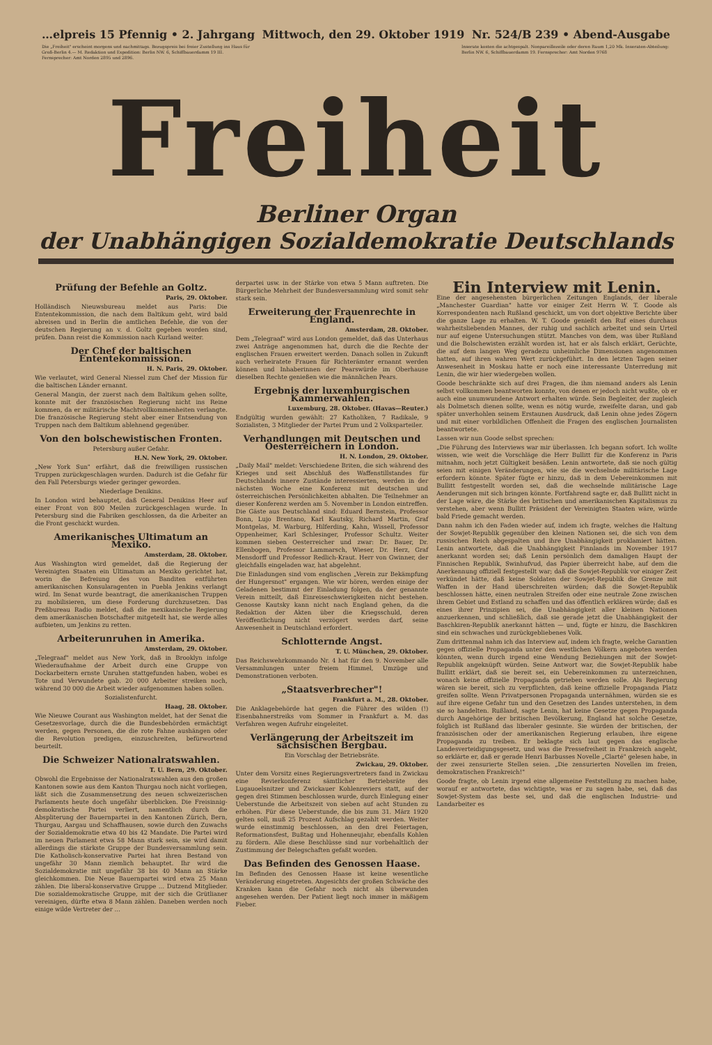…elpreis 15 Pfennig • 2. Jahrgang Mittwoch, den 29. Oktober 1919 Nr. 524/B 239 • Abend-Ausgabe
Die „Freiheit" erscheint morgens und nachmittags. Bezugspreis bei freier Zustellung ins Haus für Groß-Berlin 4.— M. Redaktion und Expedition: Berlin NW. 6, Schiffbauerdamm 19 III. Fernsprecher: Amt Norden 2895 und 2896.
Inserate kosten die achtgespalt. Nonpareillezeile oder deren Raum 1,20 Mk. Inseraten-Abteilung: Berlin NW. 6, Schiffbauerdamm 19. Fernsprecher: Amt Norden 9768
Freiheit
Berliner Organ
der Unabhängigen Sozialdemokratie Deutschlands
Prüfung der Befehle an Goltz.
Paris, 29. Oktober.
Holländisch Nieuwsbureau meldet aus Paris: Die Ententekommission, die nach dem Baltikum geht, wird bald abreisen und in Berlin die amtlichen Befehle, die von der deutschen Regierung an v. d. Goltz gegeben worden sind, prüfen. Dann reist die Kommission nach Kurland weiter.
Der Chef der baltischen Ententekommission.
H. N. Paris, 29. Oktober.
Wie verlautet, wird General Niessel zum Chef der Mission für die baltischen Länder ernannt.
General Mangin, der zuerst nach dem Baltikum gehen sollte, konnte mit der französischen Regierung nicht ins Reine kommen, da er militärische Machtvollkommenheiten verlangte. Die französische Regierung steht aber einer Entsendung von Truppen nach dem Baltikum ablehnend gegenüber.
Von den bolschewistischen Fronten.
Petersburg außer Gefahr.
H.N. New York, 29. Oktober.
„New York Sun" erfährt, daß die freiwilligen russischen Truppen zurückgeschlagen wurden. Dadurch ist die Gefahr für den Fall Petersburgs wieder geringer geworden.
Niederlage Denikins.
In London wird behauptet, daß General Denikins Heer auf einer Front von 800 Meilen zurückgeschlagen wurde. In Petersburg sind die Fabriken geschlossen, da die Arbeiter an die Front geschickt wurden.
Amerikanisches Ultimatum an Mexiko.
Amsterdam, 28. Oktober.
Aus Washington wird gemeldet, daß die Regierung der Vereinigten Staaten ein Ultimatum an Mexiko gerichtet hat, worin die Befreiung des von Banditen entführten amerikanischen Konsularagenten in Puebla Jenkins verlangt wird. Im Senat wurde beantragt, die amerikanischen Truppen zu mobilisieren, um diese Forderung durchzusetzen. Das Preßbureau Radio meldet, daß die mexikanische Regierung dem amerikanischen Botschafter mitgeteilt hat, sie werde alles aufbieten, um Jenkins zu retten.
Arbeiterunruhen in Amerika.
Amsterdam, 29. Oktober.
„Telegraaf" meldet aus New York, daß in Brooklyn infolge Wiederaufnahme der Arbeit durch eine Gruppe von Dockarbeitern ernste Unruhen stattgefunden haben, wobei es Tote und Verwundete gab. 20 000 Arbeiter streiken noch, während 30 000 die Arbeit wieder aufgenommen haben sollen.
Sozialistenfurcht.
Haag, 28. Oktober.
Wie Nieuwe Courant aus Washington meldet, hat der Senat die Gesetzesvorlage, durch die die Bundesbehörden ermächtigt werden, gegen Personen, die die rote Fahne aushängen oder die Revolution predigen, einzuschreiten, befürwortend beurteilt.
Die Schweizer Nationalratswahlen.
T. U. Bern, 29. Oktober.
Obwohl die Ergebnisse der Nationalratswahlen aus den großen Kantonen sowie aus dem Kanton Thurgau noch nicht vorliegen, läßt sich die Zusammensetzung des neuen schweizerischen Parlaments heute doch ungefähr überblicken. Die Freisinnig-demokratische Partei verliert, namentlich durch die Abspliterung der Bauernpartei in den Kantonen Zürich, Bern, Thurgau, Aargau und Schaffhausen, sowie durch den Zuwachs der Sozialdemokratie etwa 40 bis 42 Mandate. Die Partei wird im neuen Parlament etwa 58 Mann stark sein, sie wird damit allerdings die stärkste Gruppe der Bundesversammlung sein. Die Katholisch-konservative Partei hat ihren Bestand von ungefähr 30 Mann ziemlich behauptet. Ihr wird die Sozialdemokratie mit ungefähr 38 bis 40 Mann an Stärke gleichkommen. Die Neue Bauernpartei wird etwa 25 Mann zählen. Die liberal-konservative Gruppe … Dutzend Mitglieder. Die sozialdemokratische Gruppe, mit der sich die Grütlianer vereinigen, dürfte etwa 8 Mann zählen. Daneben werden noch einige wilde Vertreter der …
derpartei usw. in der Stärke von etwa 5 Mann auftreten. Die Bürgerliche Mehrheit der Bundesversammlung wird somit sehr stark sein.
Erweiterung der Frauenrechte in England.
Amsterdam, 28. Oktober.
Dem „Telegraaf" wird aus London gemeldet, daß das Unterhaus zwei Anträge angenommen hat, durch die die Rechte der englischen Frauen erweitert werden. Danach sollen in Zukunft auch verheiratete Frauen für Richterämter ernannt werden können und Inhaberinnen der Pearswürde im Oberhause dieselben Rechte genießen wie die männlichen Pears.
Ergebnis der luxemburgischen Kammerwahlen.
Luxemburg, 28. Oktober. (Havas—Reuter.)
Endgültig wurden gewählt: 27 Katholiken, 7 Radikale, 9 Sozialisten, 3 Mitglieder der Partei Prum und 2 Volksparteiler.
Verhandlungen mit Deutschen und Oesterreichern in London.
H. N. London, 29. Oktober.
„Daily Mail" meldet: Verschiedene Briten, die sich während des Krieges und seit Abschluß des Waffenstillstandes für Deutschlands innere Zustände interessierten, werden in der nächsten Woche eine Konferenz mit deutschen und österreichischen Persönlichkeiten abhalten. Die Teilnehmer an dieser Konferenz werden am 5. November in London eintreffen. Die Gäste aus Deutschland sind: Eduard Bernstein, Professor Bonn, Lujo Brentano, Karl Kautsky, Richard Martin, Graf Montgelas, M. Warburg, Hilferding, Kahn, Wissell, Professor Oppenheimer, Karl Schlesinger, Professor Schultz. Weiter kommen sieben Oesterreicher und zwar: Dr. Bauer, Dr. Ellenbogen, Professor Lammarsch, Wieser, Dr. Herz, Graf Mensdorff und Professor Redlich-Kraut. Herr von Gwinner, der gleichfalls eingeladen war, hat abgelehnt.
Die Einladungen sind vom englischen „Verein zur Bekämpfung der Hungersnot" ergangen. Wie wir hören, werden einige der Geladenen bestimmt der Einladung folgen, da der genannte Verein mitteilt, daß Einreiseschwierigkeiten nicht bestehen. Genosse Kautsky kann nicht nach England gehen, da die Redaktion der Akten über die Kriegsschuld, deren Veröffentlichung nicht verzögert werden darf, seine Anwesenheit in Deutschland erfordert.
Schlotternde Angst.
T. U. München, 29. Oktober.
Das Reichswehrkommando Nr. 4 hat für den 9. November alle Versammlungen unter freiem Himmel, Umzüge und Demonstrationen verboten.
„Staatsverbrecher"!
Frankfurt a. M., 28. Oktober.
Die Anklagebehörde hat gegen die Führer des wilden (!) Eisenbahnerstreiks vom Sommer in Frankfurt a. M. das Verfahren wegen Aufruhr eingeleitet.
Verlängerung der Arbeitszeit im sächsischen Bergbau.
Ein Vorschlag der Betriebsräte.
Zwickau, 29. Oktober.
Unter dem Vorsitz eines Regierungsvertreters fand in Zwickau eine Revierkonferenz sämtlicher Betriebsräte des Lugauoelsnitzer und Zwickauer Kohlenreviers statt, auf der gegen drei Stimmen beschlossen wurde, durch Einlegung einer Ueberstunde die Arbeitszeit von sieben auf acht Stunden zu erhöhen. Für diese Ueberstunde, die bis zum 31. März 1920 gelten soll, muß 25 Prozent Aufschlag gezahlt werden. Weiter wurde einstimmig beschlossen, an den drei Feiertagen, Reformationsfest, Bußtag und Hohenneujahr, ebenfalls Kohlen zu fördern. Alle diese Beschlüsse sind nur vorbehaltlich der Zustimmung der Belegschaften gefaßt worden.
Das Befinden des Genossen Haase.
Im Befinden des Genossen Haase ist keine wesentliche Veränderung eingetreten. Angesichts der großen Schwäche des Kranken kann die Gefahr noch nicht als überwunden angesehen werden. Der Patient liegt noch immer in mäßigem Fieber.
Ein Interview mit Lenin.
Eine der angesehensten bürgerlichen Zeitungen Englands, der liberale „Manchester Guardian" hatte vor einiger Zeit Herrn W. T. Goode als Korrespondenten nach Rußland geschickt, um von dort objektive Berichte über die ganze Lage zu erhalten. W. T. Goode genießt den Ruf eines durchaus wahrheitsliebenden Mannes, der ruhig und sachlich arbeitet und sein Urteil nur auf eigene Untersuchungen stützt. Manches von dem, was über Rußland und die Bolschewisten erzählt worden ist, hat er als falsch erklärt, Gerüchte, die auf dem langen Weg geradezu unheimliche Dimensionen angenommen hatten, auf ihren wahren Wert zurückgeführt. In den letzten Tagen seiner Anwesenheit in Moskau hatte er noch eine interessante Unterredung mit Lenin, die wir hier wiedergeben wollen.
Goode beschränkte sich auf drei Fragen, die ihm niemand anders als Lenin selbst vollkommen beantworten konnte, von denen er jedoch nicht wußte, ob er auch eine unumwundene Antwort erhalten würde. Sein Begleiter, der zugleich als Dolmetsch dienen sollte, wenn es nötig wurde, zweifelte daran, und gab später unverhohlen seinem Erstaunen Ausdruck, daß Lenin ohne jedes Zögern und mit einer vorbildlichen Offenheit die Fragen des englischen Journalisten beantwortete.
Lassen wir nun Goode selbst sprechen:
„Die Führung des Interviews war mir überlassen. Ich begann sofort. Ich wollte wissen, wie weit die Vorschläge die Herr Bullitt für die Konferenz in Paris mitnahm, noch jetzt Gültigkeit besäßen. Lenin antwortete, daß sie noch gültig seien mit einigen Veränderungen, wie sie die wechselnde militärische Lage erfordern könnte. Später fügte er hinzu, daß in dem Uebereinkommen mit Bullitt festgestellt worden sei, daß die wechselnde militärische Lage Aenderungen mit sich bringen könnte. Fortfahrend sagte er, daß Bullitt nicht in der Lage wäre, die Stärke des britischen und amerikanischen Kapitalismus zu verstehen, aber wenn Bullitt Präsident der Vereinigten Staaten wäre, würde bald Friede gemacht werden.
Dann nahm ich den Faden wieder auf, indem ich fragte, welches die Haltung der Sowjet-Republik gegenüber den kleinen Nationen sei, die sich von dem russischen Reich abgespalten und ihre Unabhängigkeit proklamiert hätten. Lenin antwortete, daß die Unabhängigkeit Finnlands im November 1917 anerkannt worden sei; daß Lenin persönlich dem damaligen Haupt der Finnischen Republik, Swinhufvud, das Papier überreicht habe, auf dem die Anerkennung offiziell festgestellt war; daß die Sowjet-Republik vor einiger Zeit verkündet hätte, daß keine Soldaten der Sowjet-Republik die Grenze mit Waffen in der Hand überschreiten würden; daß die Sowjet-Republik beschlossen hätte, einen neutralen Streifen oder eine neutrale Zone zwischen ihrem Gebiet und Estland zu schaffen und das öffentlich erklären würde; daß es eines ihrer Prinzipien sei, die Unabhängigkeit aller kleinen Nationen anzuerkennen, und schließlich, daß sie gerade jetzt die Unabhängigkeit der Baschkiren-Republik anerkannt hätten — und, fügte er hinzu, die Baschkiren sind ein schwaches und zurückgebliebenes Volk.
Zum drittenmal nahm ich das Interview auf, indem ich fragte, welche Garantien gegen offizielle Propaganda unter den westlichen Völkern angeboten werden könnten, wenn durch irgend eine Wendung Beziehungen mit der Sowjet-Republik angeknüpft würden. Seine Antwort war, die Sowjet-Republik habe Bullitt erklärt, daß sie bereit sei, ein Uebereinkommen zu unterzeichnen, wonach keine offizielle Propaganda getrieben werden solle. Als Regierung wären sie bereit, sich zu verpflichten, daß keine offizielle Propaganda Platz greifen sollte. Wenn Privatpersonen Propaganda unternähmen, würden sie es auf ihre eigene Gefahr tun und den Gesetzen des Landes unterstehen, in dem sie so handelten. Rußland, sagte Lenin, hat keine Gesetze gegen Propaganda durch Angehörige der britischen Bevölkerung, England hat solche Gesetze, folglich ist Rußland das liberaler gesinnte. Sie würden der britischen, der französischen oder der amerikanischen Regierung erlauben, ihre eigene Propaganda zu treiben. Er beklagte sich laut gegen das englische Landesverteidigungsgesetz, und was die Pressefreiheit in Frankreich angeht, so erklärte er, daß er gerade Henri Barbusses Novelle „Clarté" gelesen habe, in der zwei zensurierte Stellen seien. „Die zensurierten Novellen im freien, demokratischen Frankreich!"
Goode fragte, ob Lenin irgend eine allgemeine Feststellung zu machen habe, worauf er antwortete, das wichtigste, was er zu sagen habe, sei, daß das Sowjet-System das beste sei, und daß die englischen Industrie- und Landarbeiter es